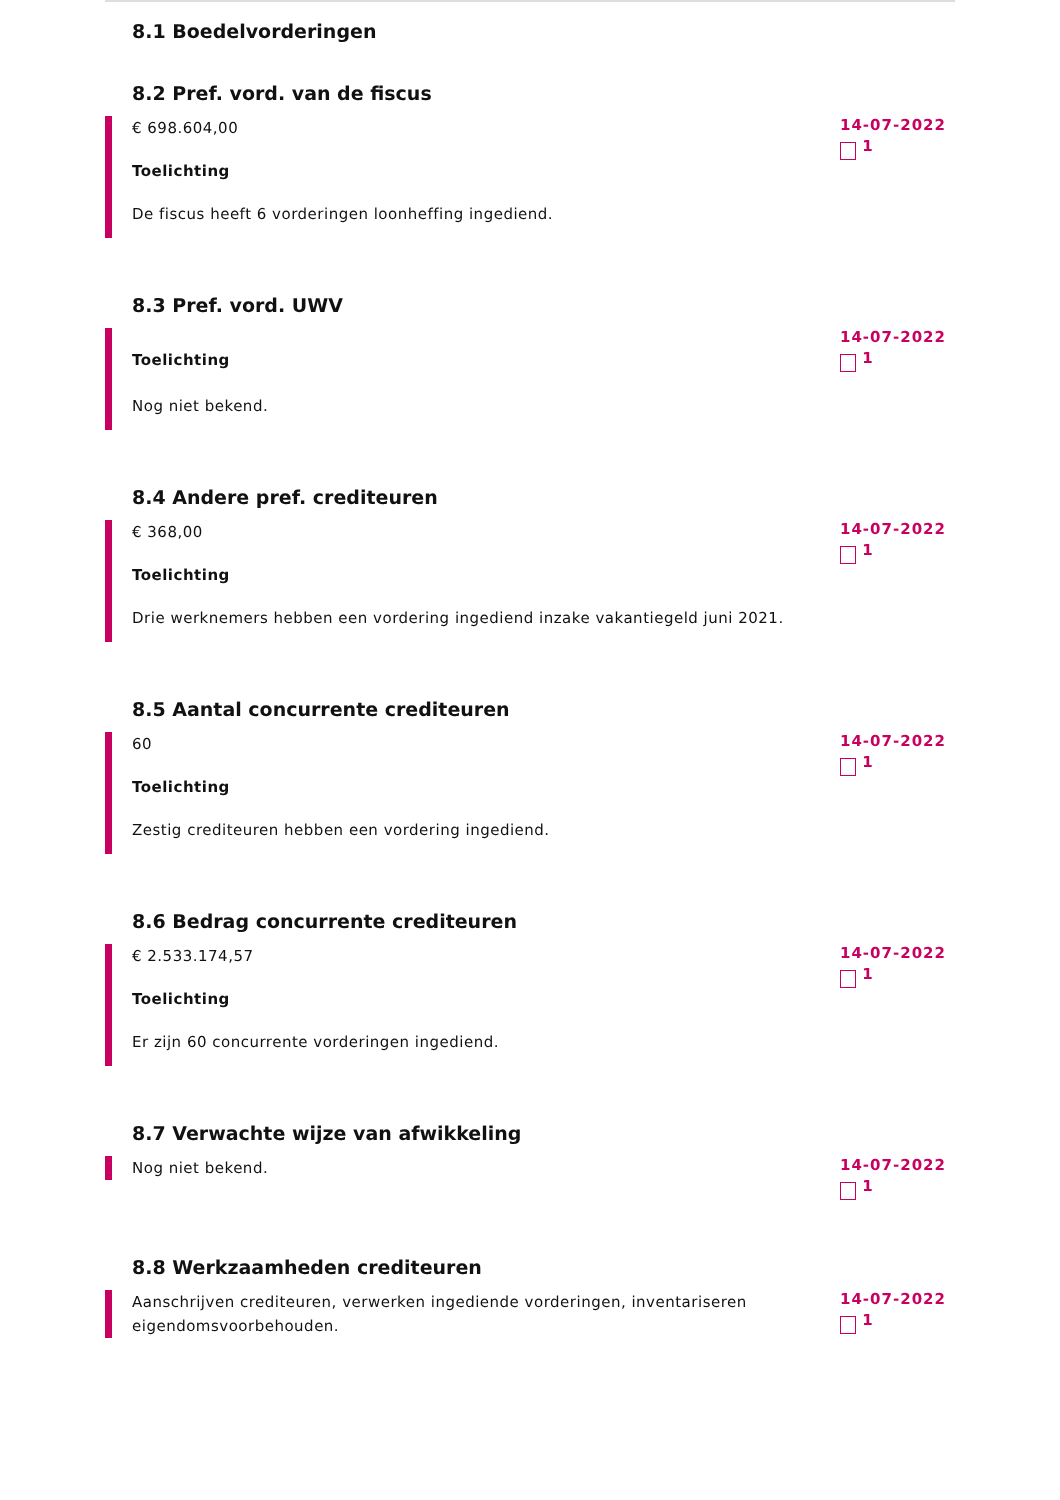8.1 Boedelvorderingen
8.2 Pref. vord. van de fiscus
€ 698.604,00
Toelichting
De fiscus heeft 6 vorderingen loonheffing ingediend.
14-07-2022
1
8.3 Pref. vord. UWV
Toelichting
Nog niet bekend.
14-07-2022
1
8.4 Andere pref. crediteuren
€ 368,00
Toelichting
Drie werknemers hebben een vordering ingediend inzake vakantiegeld juni 2021.
14-07-2022
1
8.5 Aantal concurrente crediteuren
60
Toelichting
Zestig crediteuren hebben een vordering ingediend.
14-07-2022
1
8.6 Bedrag concurrente crediteuren
€ 2.533.174,57
Toelichting
Er zijn 60 concurrente vorderingen ingediend.
14-07-2022
1
8.7 Verwachte wijze van afwikkeling
Nog niet bekend.
14-07-2022
1
8.8 Werkzaamheden crediteuren
Aanschrijven crediteuren, verwerken ingediende vorderingen, inventariseren eigendomsvoorbehouden.
14-07-2022
1